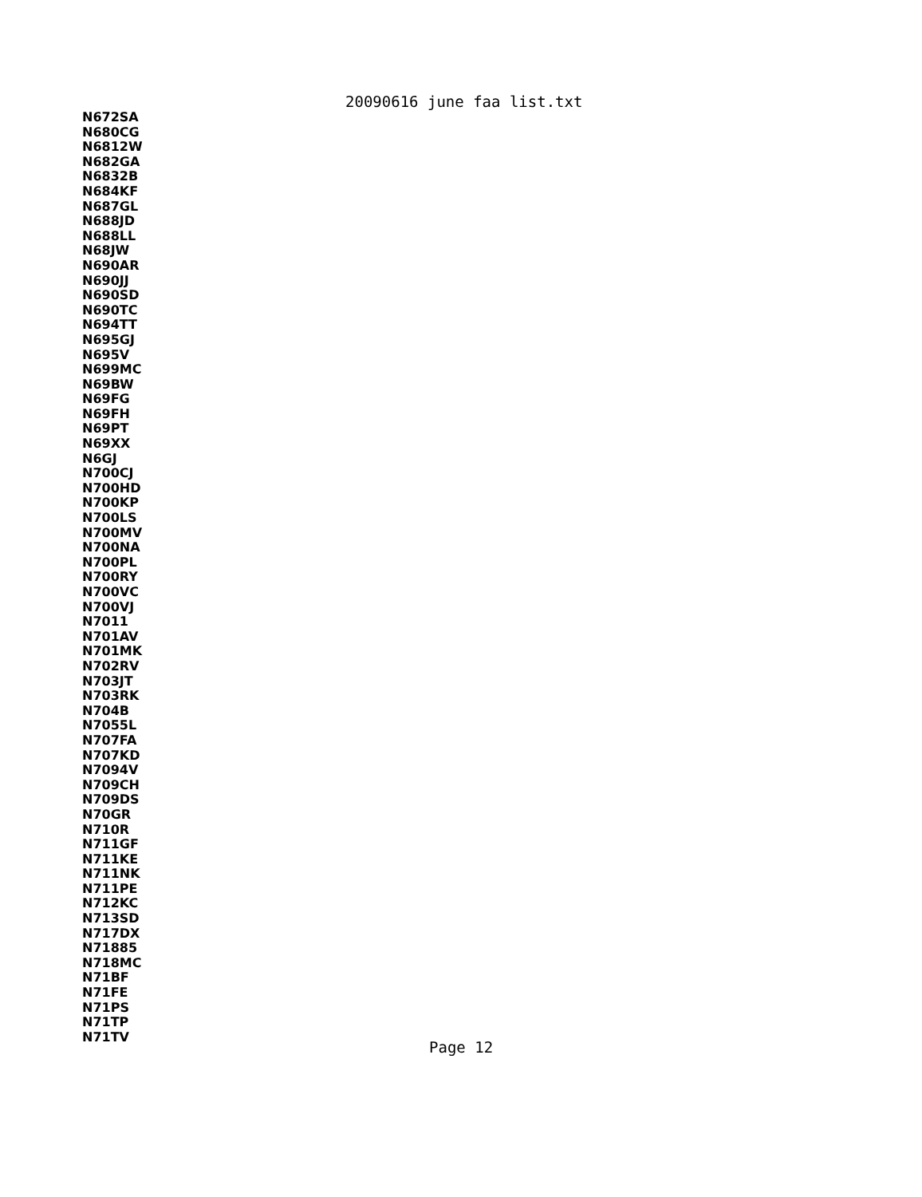20090616 june faa list.txt
N672SA
N680CG
N6812W
N682GA
N6832B
N684KF
N687GL
N688JD
N688LL
N68JW
N690AR
N690JJ
N690SD
N690TC
N694TT
N695GJ
N695V
N699MC
N69BW
N69FG
N69FH
N69PT
N69XX
N6GJ
N700CJ
N700HD
N700KP
N700LS
N700MV
N700NA
N700PL
N700RY
N700VC
N700VJ
N7011
N701AV
N701MK
N702RV
N703JT
N703RK
N704B
N7055L
N707FA
N707KD
N7094V
N709CH
N709DS
N70GR
N710R
N711GF
N711KE
N711NK
N711PE
N712KC
N713SD
N717DX
N71885
N718MC
N71BF
N71FE
N71PS
N71TP
N71TV
Page 12